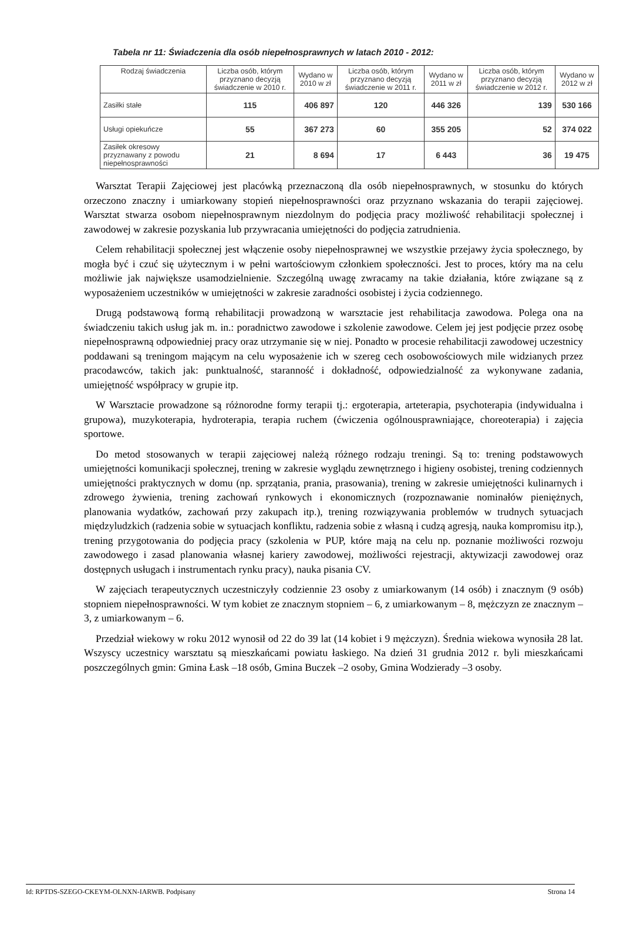Tabela nr 11: Świadczenia dla osób niepełnosprawnych w latach 2010 - 2012:
| Rodzaj świadczenia | Liczba osób, którym przyznano decyzją świadczenie w 2010 r. | Wydano w 2010 w zł | Liczba osób, którym przyznano decyzją świadczenie w 2011 r. | Wydano w 2011 w zł | Liczba osób, którym przyznano decyzją świadczenie w 2012 r. | Wydano w 2012 w zł |
| --- | --- | --- | --- | --- | --- | --- |
| Zasiłki stałe | 115 | 406 897 | 120 | 446 326 | 139 | 530 166 |
| Usługi opiekuńcze | 55 | 367 273 | 60 | 355 205 | 52 | 374 022 |
| Zasiłek okresowy przyznawany z powodu niepełnosprawności | 21 | 8 694 | 17 | 6 443 | 36 | 19 475 |
Warsztat Terapii Zajęciowej jest placówką przeznaczoną dla osób niepełnosprawnych, w stosunku do których orzeczono znaczny i umiarkowany stopień niepełnosprawności oraz przyznano wskazania do terapii zajęciowej. Warsztat stwarza osobom niepełnosprawnym niezdolnym do podjęcia pracy możliwość rehabilitacji społecznej i zawodowej w zakresie pozyskania lub przywracania umiejętności do podjęcia zatrudnienia.
Celem rehabilitacji społecznej jest włączenie osoby niepełnosprawnej we wszystkie przejawy życia społecznego, by mogła być i czuć się użytecznym i w pełni wartościowym członkiem społeczności. Jest to proces, który ma na celu możliwie jak największe usamodzielnienie. Szczególną uwagę zwracamy na takie działania, które związane są z wyposażeniem uczestników w umiejętności w zakresie zaradności osobistej i życia codziennego.
Drugą podstawową formą rehabilitacji prowadzoną w warsztacie jest rehabilitacja zawodowa. Polega ona na świadczeniu takich usług jak m. in.: poradnictwo zawodowe i szkolenie zawodowe. Celem jej jest podjęcie przez osobę niepełnosprawną odpowiedniej pracy oraz utrzymanie się w niej. Ponadto w procesie rehabilitacji zawodowej uczestnicy poddawani są treningom mającym na celu wyposażenie ich w szereg cech osobowościowych mile widzianych przez pracodawców, takich jak: punktualność, staranność i dokładność, odpowiedzialność za wykonywane zadania, umiejętność współpracy w grupie itp.
W Warsztacie prowadzone są różnorodne formy terapii tj.: ergoterapia, arteterapia, psychoterapia (indywidualna i grupowa), muzykoterapia, hydroterapia, terapia ruchem (ćwiczenia ogólnousprawniające, choreoterapia) i zajęcia sportowe.
Do metod stosowanych w terapii zajęciowej należą różnego rodzaju treningi. Są to: trening podstawowych umiejętności komunikacji społecznej, trening w zakresie wyglądu zewnętrznego i higieny osobistej, trening codziennych umiejętności praktycznych w domu (np. sprzątania, prania, prasowania), trening w zakresie umiejętności kulinarnych i zdrowego żywienia, trening zachowań rynkowych i ekonomicznych (rozpoznawanie nominałów pieniężnych, planowania wydatków, zachowań przy zakupach itp.), trening rozwiązywania problemów w trudnych sytuacjach międzyludzkich (radzenia sobie w sytuacjach konfliktu, radzenia sobie z własną i cudzą agresją, nauka kompromisu itp.), trening przygotowania do podjęcia pracy (szkolenia w PUP, które mają na celu np. poznanie możliwości rozwoju zawodowego i zasad planowania własnej kariery zawodowej, możliwości rejestracji, aktywizacji zawodowej oraz dostępnych usługach i instrumentach rynku pracy), nauka pisania CV.
W zajęciach terapeutycznych uczestniczyły codziennie 23 osoby z umiarkowanym (14 osób) i znacznym (9 osób) stopniem niepełnosprawności. W tym kobiet ze znacznym stopniem – 6, z umiarkowanym – 8, mężczyzn ze znacznym – 3, z umiarkowanym – 6.
Przedział wiekowy w roku 2012 wynosił od 22 do 39 lat (14 kobiet i 9 mężczyzn). Średnia wiekowa wynosiła 28 lat. Wszyscy uczestnicy warsztatu są mieszkańcami powiatu łaskiego. Na dzień 31 grudnia 2012 r. byli mieszkańcami poszczególnych gmin: Gmina Łask –18 osób, Gmina Buczek –2 osoby, Gmina Wodzierady –3 osoby.
Id: RPTDS-SZEGO-CKEYM-OLNXN-IARWB. Podpisany Strona 14